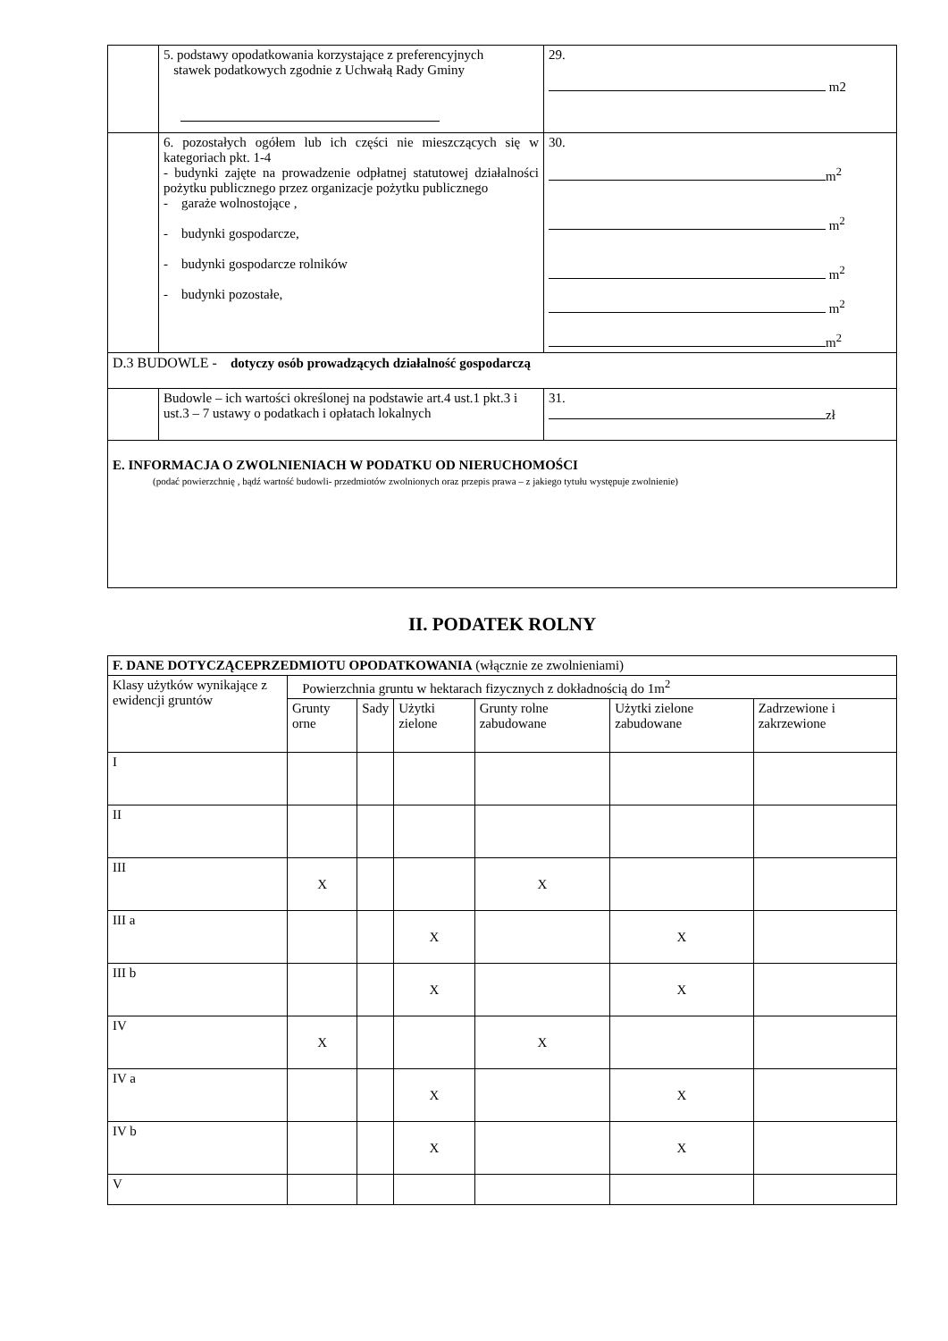| | 5. podstawy opodatkowania korzystające z preferencyjnych stawek podatkowych zgodnie z Uchwałą Rady Gminy | 29. m2 |
| | 6. pozostałych ogółem lub ich części nie mieszczących się w kategoriach pkt. 1-4 - budynki zajęte na prowadzenie odpłatnej statutowej działalności pożytku publicznego przez organizacje pożytku publicznego - garaże wolnostojące , - budynki gospodarcze, - budynki gospodarcze rolników - budynki pozostałe, | 30. m<sup>2</sup> m<sup>2</sup> m<sup>2</sup> m<sup>2</sup> m<sup>2</sup> |
| D.3 BUDOWLE - dotyczy osób prowadzących działalność gospodarczą | | |
| | Budowle – ich wartości określonej na podstawie art.4 ust.1 pkt.3 i ust.3 – 7 ustawy o podatkach i opłatach lokalnych | 31. zł |
| E. INFORMACJA O ZWOLNIENIACH W PODATKU OD NIERUCHOMOŚCI (podać powierzchnię , bądź wartość budowli- przedmiotów zwolnionych oraz przepis prawa – z jakiego tytułu występuje zwolnienie) | | |
II. PODATEK ROLNY
| F. DANE DOTYCZĄCEPRZEDMIOTU OPODATKOWANIA (włącznie ze zwolnieniami) | | | | | | |
| Klasy użytków wynikające z ewidencji gruntów | Powierzchnia gruntu w hektarach fizycznych z dokładnością do 1m<sup>2</sup> | | | | | |
| | Grunty orne | Sady | Użytki zielone | Grunty rolne zabudowane | Użytki zielone zabudowane | Zadrzewione i zakrzewione |
| I | | | | | | |
| II | | | | | | |
| III | X | | | X | | |
| III a | | | X | | X | |
| III b | | | X | | X | |
| IV | X | | | X | | |
| IV a | | | X | | X | |
| IV b | | | X | | X | |
| V | | | | | | |